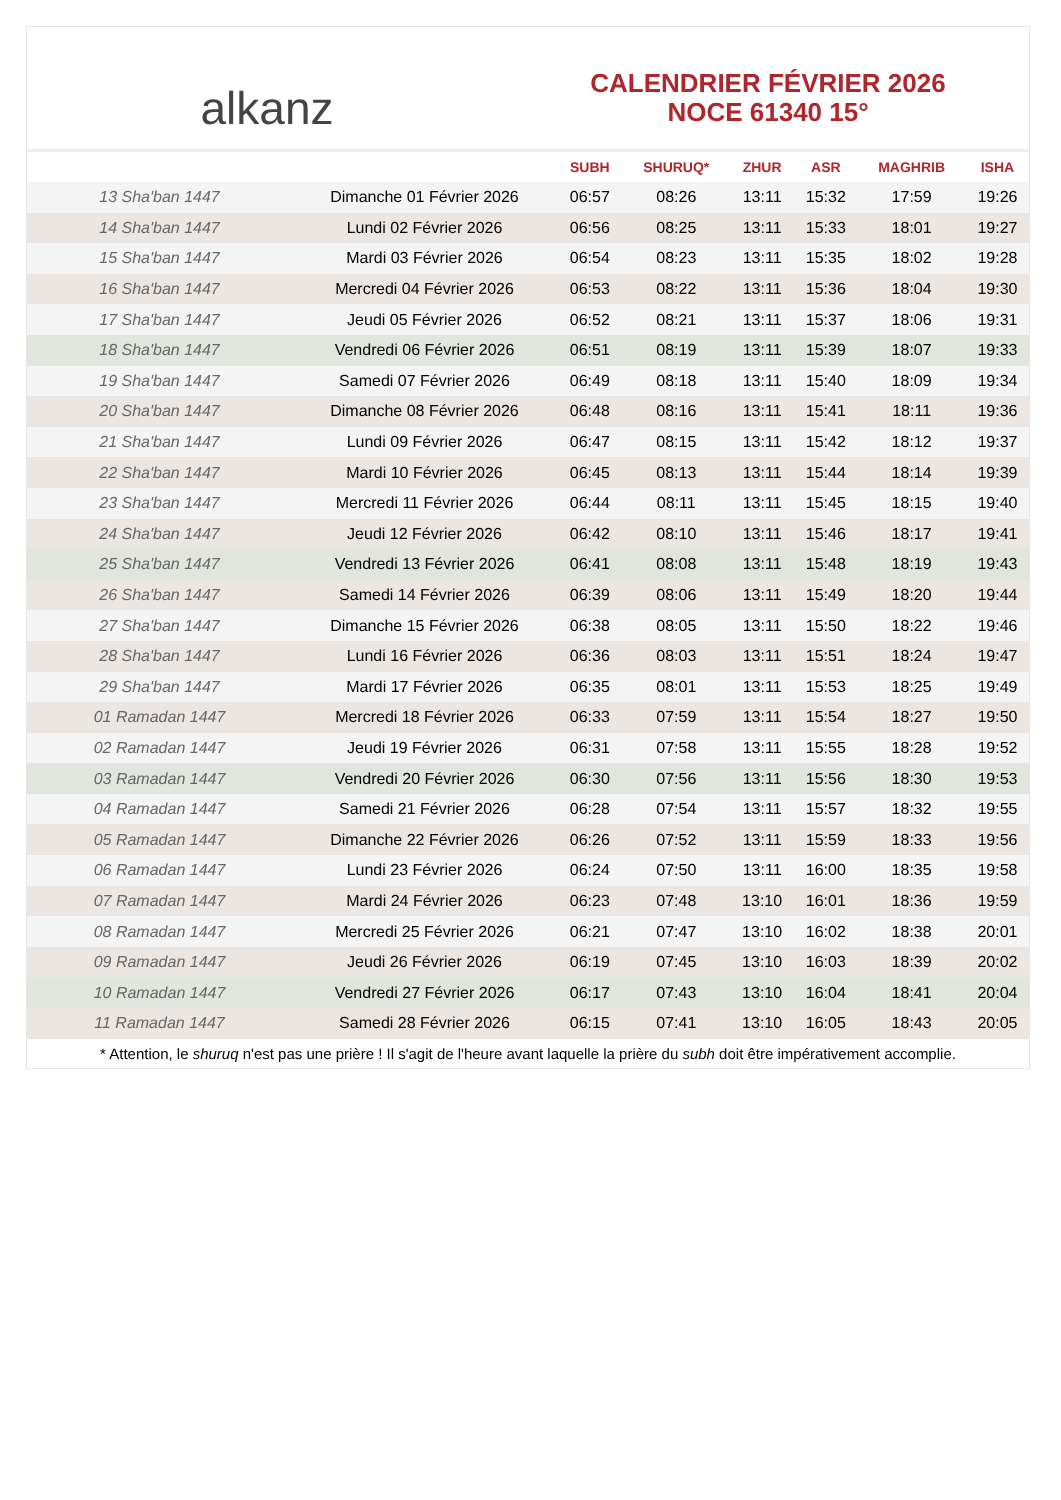alkanz
CALENDRIER FÉVRIER 2026
NOCE 61340 15°
| | | SUBH | SHURUQ* | ZHUR | ASR | MAGHRIB | ISHA |
| --- | --- | --- | --- | --- | --- | --- | --- |
| 13 Sha'ban 1447 | Dimanche 01 Février 2026 | 06:57 | 08:26 | 13:11 | 15:32 | 17:59 | 19:26 |
| 14 Sha'ban 1447 | Lundi 02 Février 2026 | 06:56 | 08:25 | 13:11 | 15:33 | 18:01 | 19:27 |
| 15 Sha'ban 1447 | Mardi 03 Février 2026 | 06:54 | 08:23 | 13:11 | 15:35 | 18:02 | 19:28 |
| 16 Sha'ban 1447 | Mercredi 04 Février 2026 | 06:53 | 08:22 | 13:11 | 15:36 | 18:04 | 19:30 |
| 17 Sha'ban 1447 | Jeudi 05 Février 2026 | 06:52 | 08:21 | 13:11 | 15:37 | 18:06 | 19:31 |
| 18 Sha'ban 1447 | Vendredi 06 Février 2026 | 06:51 | 08:19 | 13:11 | 15:39 | 18:07 | 19:33 |
| 19 Sha'ban 1447 | Samedi 07 Février 2026 | 06:49 | 08:18 | 13:11 | 15:40 | 18:09 | 19:34 |
| 20 Sha'ban 1447 | Dimanche 08 Février 2026 | 06:48 | 08:16 | 13:11 | 15:41 | 18:11 | 19:36 |
| 21 Sha'ban 1447 | Lundi 09 Février 2026 | 06:47 | 08:15 | 13:11 | 15:42 | 18:12 | 19:37 |
| 22 Sha'ban 1447 | Mardi 10 Février 2026 | 06:45 | 08:13 | 13:11 | 15:44 | 18:14 | 19:39 |
| 23 Sha'ban 1447 | Mercredi 11 Février 2026 | 06:44 | 08:11 | 13:11 | 15:45 | 18:15 | 19:40 |
| 24 Sha'ban 1447 | Jeudi 12 Février 2026 | 06:42 | 08:10 | 13:11 | 15:46 | 18:17 | 19:41 |
| 25 Sha'ban 1447 | Vendredi 13 Février 2026 | 06:41 | 08:08 | 13:11 | 15:48 | 18:19 | 19:43 |
| 26 Sha'ban 1447 | Samedi 14 Février 2026 | 06:39 | 08:06 | 13:11 | 15:49 | 18:20 | 19:44 |
| 27 Sha'ban 1447 | Dimanche 15 Février 2026 | 06:38 | 08:05 | 13:11 | 15:50 | 18:22 | 19:46 |
| 28 Sha'ban 1447 | Lundi 16 Février 2026 | 06:36 | 08:03 | 13:11 | 15:51 | 18:24 | 19:47 |
| 29 Sha'ban 1447 | Mardi 17 Février 2026 | 06:35 | 08:01 | 13:11 | 15:53 | 18:25 | 19:49 |
| 01 Ramadan 1447 | Mercredi 18 Février 2026 | 06:33 | 07:59 | 13:11 | 15:54 | 18:27 | 19:50 |
| 02 Ramadan 1447 | Jeudi 19 Février 2026 | 06:31 | 07:58 | 13:11 | 15:55 | 18:28 | 19:52 |
| 03 Ramadan 1447 | Vendredi 20 Février 2026 | 06:30 | 07:56 | 13:11 | 15:56 | 18:30 | 19:53 |
| 04 Ramadan 1447 | Samedi 21 Février 2026 | 06:28 | 07:54 | 13:11 | 15:57 | 18:32 | 19:55 |
| 05 Ramadan 1447 | Dimanche 22 Février 2026 | 06:26 | 07:52 | 13:11 | 15:59 | 18:33 | 19:56 |
| 06 Ramadan 1447 | Lundi 23 Février 2026 | 06:24 | 07:50 | 13:11 | 16:00 | 18:35 | 19:58 |
| 07 Ramadan 1447 | Mardi 24 Février 2026 | 06:23 | 07:48 | 13:10 | 16:01 | 18:36 | 19:59 |
| 08 Ramadan 1447 | Mercredi 25 Février 2026 | 06:21 | 07:47 | 13:10 | 16:02 | 18:38 | 20:01 |
| 09 Ramadan 1447 | Jeudi 26 Février 2026 | 06:19 | 07:45 | 13:10 | 16:03 | 18:39 | 20:02 |
| 10 Ramadan 1447 | Vendredi 27 Février 2026 | 06:17 | 07:43 | 13:10 | 16:04 | 18:41 | 20:04 |
| 11 Ramadan 1447 | Samedi 28 Février 2026 | 06:15 | 07:41 | 13:10 | 16:05 | 18:43 | 20:05 |
* Attention, le shuruq n'est pas une prière ! Il s'agit de l'heure avant laquelle la prière du subh doit être impérativement accomplie.